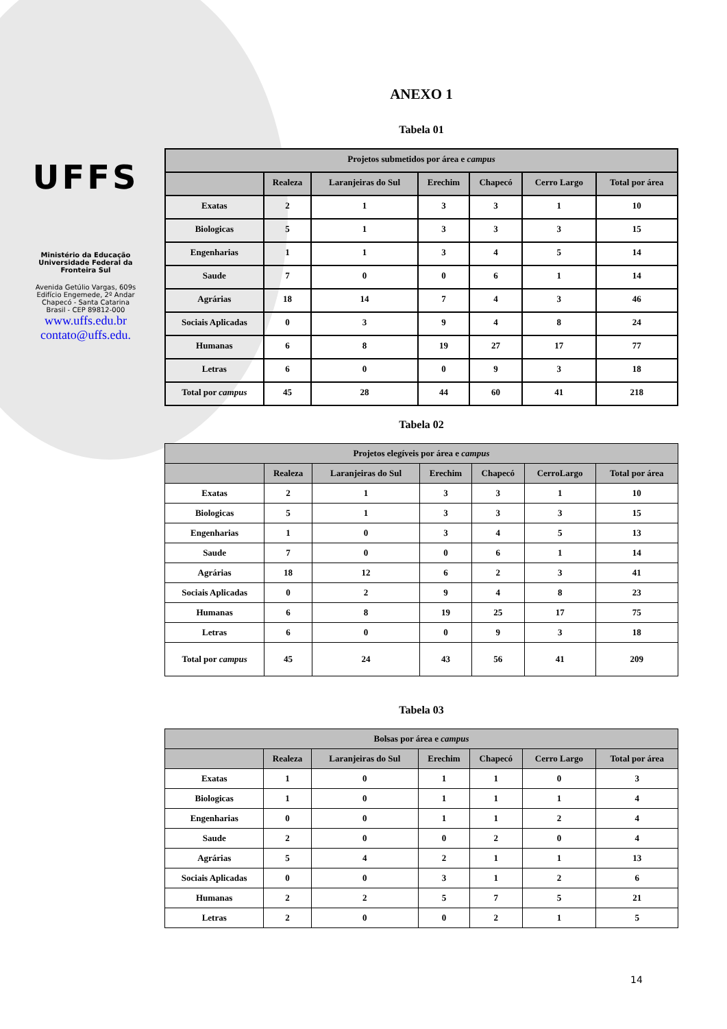UFFS
Ministério da Educação Universidade Federal da Fronteira Sul
Avenida Getúlio Vargas, 609s
Edifício Engemede, 2º Andar
Chapecó - Santa Catarina
Brasil - CEP 89812-000
www.uffs.edu.br
contato@uffs.edu.
ANEXO 1
Tabela 01
| Projetos submetidos por área e campus | | | | | | |
| --- | --- | --- | --- | --- | --- | --- |
| | Realeza | Laranjeiras do Sul | Erechim | Chapecó | Cerro Largo | Total por área |
| Exatas | 2 | 1 | 3 | 3 | 1 | 10 |
| Biologicas | 5 | 1 | 3 | 3 | 3 | 15 |
| Engenharias | 1 | 1 | 3 | 4 | 5 | 14 |
| Saude | 7 | 0 | 0 | 6 | 1 | 14 |
| Agrárias | 18 | 14 | 7 | 4 | 3 | 46 |
| Sociais Aplicadas | 0 | 3 | 9 | 4 | 8 | 24 |
| Humanas | 6 | 8 | 19 | 27 | 17 | 77 |
| Letras | 6 | 0 | 0 | 9 | 3 | 18 |
| Total por campus | 45 | 28 | 44 | 60 | 41 | 218 |
Tabela 02
| Projetos elegíveis por área e campus | | | | | | |
| --- | --- | --- | --- | --- | --- | --- |
| | Realeza | Laranjeiras do Sul | Erechim | Chapecó | CerroLargo | Total por área |
| Exatas | 2 | 1 | 3 | 3 | 1 | 10 |
| Biologicas | 5 | 1 | 3 | 3 | 3 | 15 |
| Engenharias | 1 | 0 | 3 | 4 | 5 | 13 |
| Saude | 7 | 0 | 0 | 6 | 1 | 14 |
| Agrárias | 18 | 12 | 6 | 2 | 3 | 41 |
| Sociais Aplicadas | 0 | 2 | 9 | 4 | 8 | 23 |
| Humanas | 6 | 8 | 19 | 25 | 17 | 75 |
| Letras | 6 | 0 | 0 | 9 | 3 | 18 |
| Total por campus | 45 | 24 | 43 | 56 | 41 | 209 |
Tabela 03
| Bolsas por área e campus | | | | | | |
| --- | --- | --- | --- | --- | --- | --- |
| | Realeza | Laranjeiras do Sul | Erechim | Chapecó | Cerro Largo | Total por área |
| Exatas | 1 | 0 | 1 | 1 | 0 | 3 |
| Biologicas | 1 | 0 | 1 | 1 | 1 | 4 |
| Engenharias | 0 | 0 | 1 | 1 | 2 | 4 |
| Saude | 2 | 0 | 0 | 2 | 0 | 4 |
| Agrárias | 5 | 4 | 2 | 1 | 1 | 13 |
| Sociais Aplicadas | 0 | 0 | 3 | 1 | 2 | 6 |
| Humanas | 2 | 2 | 5 | 7 | 5 | 21 |
| Letras | 2 | 0 | 0 | 2 | 1 | 5 |
14